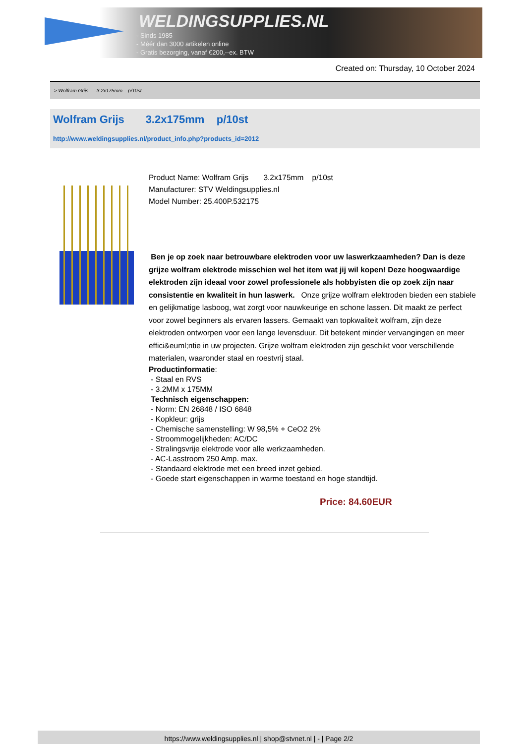WELDINGSUPPLIES.NL
- Sinds 1985
- Méér dan 3000 artikelen online
- Gratis bezorging, vanaf €200,--ex. BTW
Created on: Thursday, 10 October 2024
> Wolfram Grijs 3.2x175mm p/10st
Wolfram Grijs 3.2x175mm p/10st
http://www.weldingsupplies.nl/product_info.php?products_id=2012
Product Name: Wolfram Grijs 3.2x175mm p/10st
Manufacturer: STV Weldingsupplies.nl
Model Number: 25.400P.532175
Ben je op zoek naar betrouwbare elektroden voor uw laswerkzaamheden? Dan is deze grijze wolfram elektrode misschien wel het item wat jij wil kopen! Deze hoogwaardige elektroden zijn ideaal voor zowel professionele als hobbyisten die op zoek zijn naar consistentie en kwaliteit in hun laswerk. Onze grijze wolfram elektroden bieden een stabiele en gelijkmatige lasboog, wat zorgt voor nauwkeurige en schone lassen. Dit maakt ze perfect voor zowel beginners als ervaren lassers. Gemaakt van topkwaliteit wolfram, zijn deze elektroden ontworpen voor een lange levensduur. Dit betekent minder vervangingen en meer effici&euml;ntie in uw projecten. Grijze wolfram elektroden zijn geschikt voor verschillende materialen, waaronder staal en roestvrij staal.
Productinformatie:
- Staal en RVS
- 3.2MM x 175MM
Technisch eigenschappen:
- Norm: EN 26848 / ISO 6848
- Kopkleur: grijs
- Chemische samenstelling: W 98,5% + CeO2 2%
- Stroommogelijkheden: AC/DC
- Stralingsvrije elektrode voor alle werkzaamheden.
- AC-Lasstroom 250 Amp. max.
- Standaard elektrode met een breed inzet gebied.
- Goede start eigenschappen in warme toestand en hoge standtijd.
Price: 84.60EUR
https://www.weldingsupplies.nl | shop@stvnet.nl | - | Page 2/2